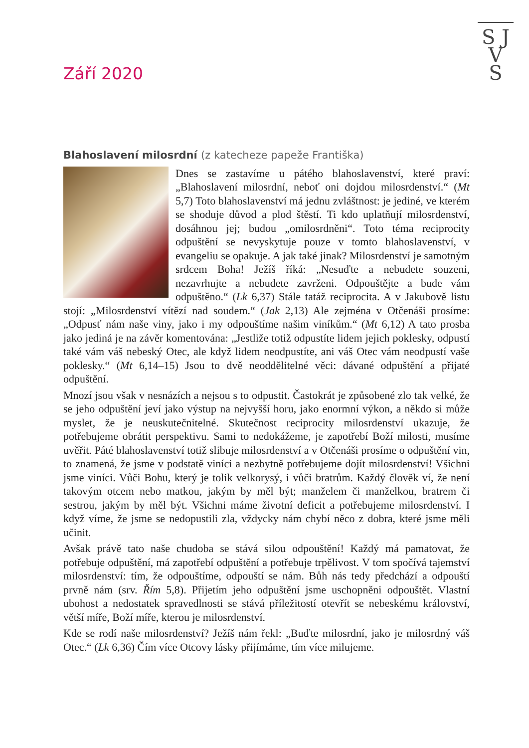S J
V
S
Září 2020
Blahoslavení milosrdní (z katecheze papeže Františka)
Dnes se zastavíme u pátého blahoslavenství, které praví: „Blahoslavení milosrdní, neboť oni dojdou milosrdenství.“ (Mt 5,7) Toto blahoslavenství má jednu zvláštnost: je jediné, ve kterém se shoduje důvod a plod štěstí. Ti kdo uplatňují milosrdenství, dosáhnou jej; budou „omilosrdněni“. Toto téma reciprocity odpuštění se nevyskytuje pouze v tomto blahoslavenství, v evangeliu se opakuje. A jak také jinak? Milosrdenství je samotným srdcem Boha! Ježíš říká: „Nesuďte a nebudete souzeni, nezavrhujte a nebudete zavrženi. Odpouštějte a bude vám odpuštěno.“ (Lk 6,37) Stále tatáž reciprocita. A v Jakubově listu stojí: „Milosrdenství vítězí nad soudem.“ (Jak 2,13) Ale zejména v Otčenáši prosíme: „Odpusť nám naše viny, jako i my odpouštíme našim viníkům.“ (Mt 6,12) A tato prosba jako jediná je na závěr komentována: „Jestliže totiž odpustíte lidem jejich poklesky, odpustí také vám váš nebeský Otec, ale když lidem neodpustíte, ani váš Otec vám neodpustí vaše poklesky.“ (Mt 6,14–15) Jsou to dvě neoddělitelné věci: dávané odpuštění a přijaté odpuštění.
Mnozí jsou však v nesnázích a nejsou s to odpustit. Častokrát je způsobené zlo tak velké, že se jeho odpuštění jeví jako výstup na nejvyšší horu, jako enormní výkon, a někdo si může myslet, že je neuskutečnitelné. Skutečnost reciprocity milosrdenství ukazuje, že potřebujeme obrátit perspektivu. Sami to nedokážeme, je zapotřebí Boží milosti, musíme uvěřit. Páté blahoslavenství totiž slibuje milosrdenství a v Otčenáši prosíme o odpuštění vin, to znamená, že jsme v podstatě viníci a nezbytně potřebujeme dojít milosrdenství! Všichni jsme viníci. Vůči Bohu, který je tolik velkorysý, i vůči bratrům. Každý člověk ví, že není takovým otcem nebo matkou, jakým by měl být; manželem či manželkou, bratrem či sestrou, jakým by měl být. Všichni máme životní deficit a potřebujeme milosrdenství. I když víme, že jsme se nedopustili zla, vždycky nám chybí něco z dobra, které jsme měli učinit.
Avšak právě tato naše chudoba se stává silou odpouštění! Každý má pamatovat, že potřebuje odpuštění, má zapotřebí odpuštění a potřebuje trpělivost. V tom spočívá tajemství milosrdenství: tím, že odpouštíme, odpouští se nám. Bůh nás tedy předchází a odpouští prvně nám (srv. Řím 5,8). Přijetím jeho odpuštění jsme uschopněni odpouštět. Vlastní ubohost a nedostatek spravedlnosti se stává příležitostí otevřít se nebeskému království, větší míře, Boží míře, kterou je milosrdenství.
Kde se rodí naše milosrdenství? Ježíš nám řekl: „Buďte milosrdní, jako je milosrdný váš Otec.“ (Lk 6,36) Čím více Otcovy lásky přijímáme, tím více milujeme.